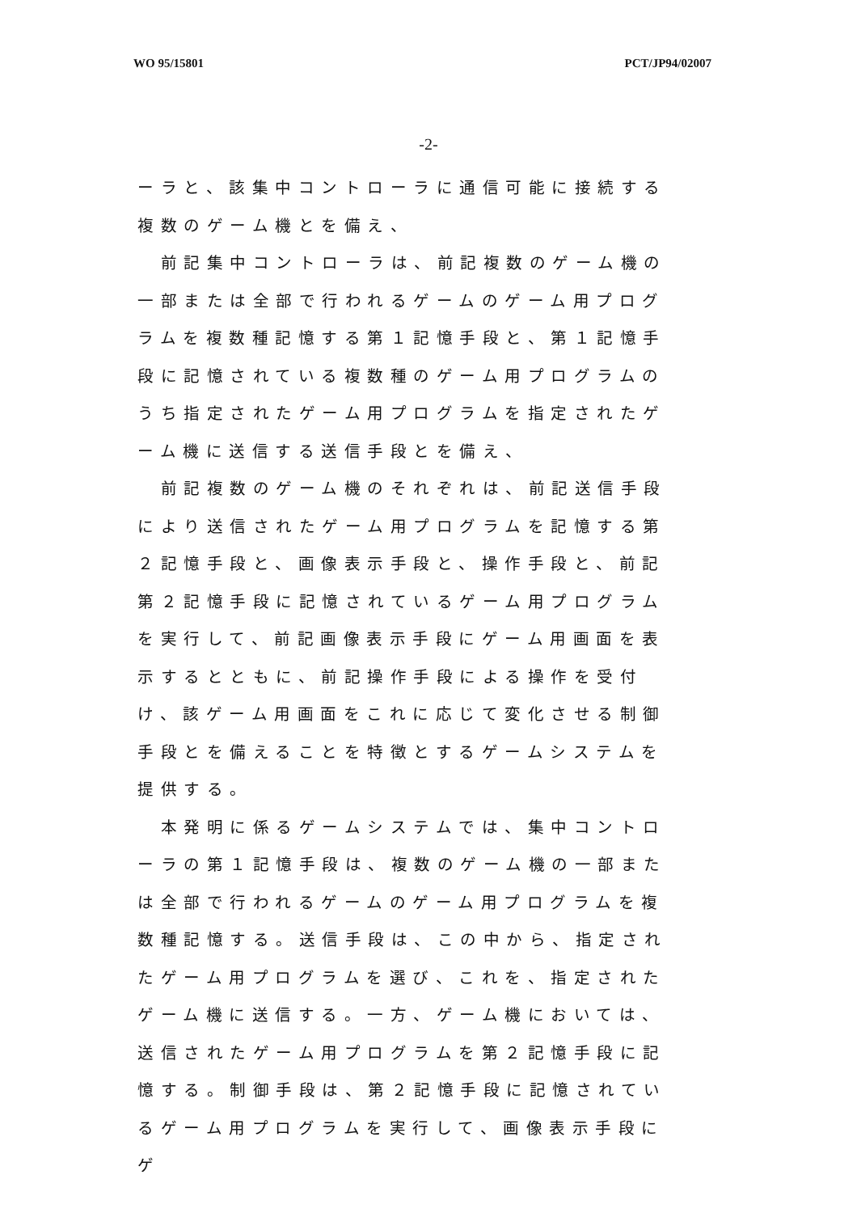WO 95/15801 PCT/JP94/02007
-2-
ーラと、該集中コントローラに通信可能に接続する複数のゲーム機とを備え、
　前記集中コントローラは、前記複数のゲーム機の一部または全部で行われるゲームのゲーム用プログラムを複数種記憶する第１記憶手段と、第１記憶手段に記憶されている複数種のゲーム用プログラムのうち指定されたゲーム用プログラムを指定されたゲーム機に送信する送信手段とを備え、
　前記複数のゲーム機のそれぞれは、前記送信手段により送信されたゲーム用プログラムを記憶する第２記憶手段と、画像表示手段と、操作手段と、前記第２記憶手段に記憶されているゲーム用プログラムを実行して、前記画像表示手段にゲーム用画面を表示するとともに、前記操作手段による操作を受付け、該ゲーム用画面をこれに応じて変化させる制御手段とを備えることを特徴とするゲームシステムを提供する。
　本発明に係るゲームシステムでは、集中コントローラの第１記憶手段は、複数のゲーム機の一部または全部で行われるゲームのゲーム用プログラムを複数種記憶する。送信手段は、この中から、指定されたゲーム用プログラムを選び、これを、指定されたゲーム機に送信する。一方、ゲーム機においては、送信されたゲーム用プログラムを第２記憶手段に記憶する。制御手段は、第２記憶手段に記憶されているゲーム用プログラムを実行して、画像表示手段にゲ